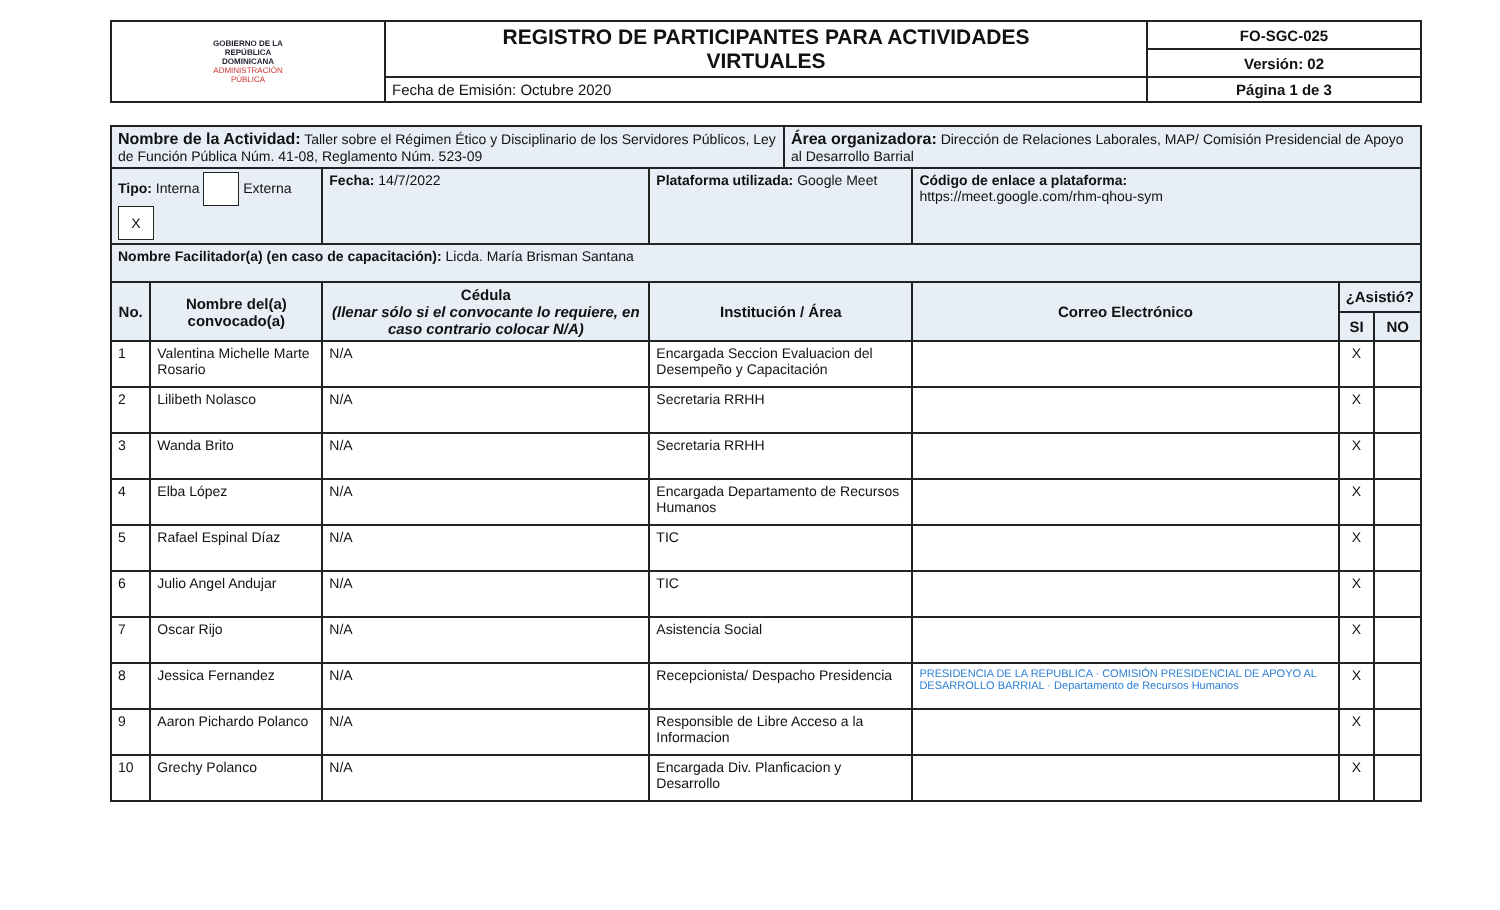| GOBIERNO DE LA REPÚBLICA DOMINICANA ADMINISTRACIÓN PÚBLICA | REGISTRO DE PARTICIPANTES PARA ACTIVIDADES VIRTUALES | FO-SGC-025 |
| | | Versión: 02 |
| | Fecha de Emisión: Octubre 2020 | Página 1 de 3 |
| Nombre de la Actividad: Taller sobre el Régimen Ético y Disciplinario de los Servidores Públicos, Ley de Función Pública Núm. 41-08, Reglamento Núm. 523-09 | | | | Área organizadora: Dirección de Relaciones Laborales, MAP/ Comisión Presidencial de Apoyo al Desarrollo Barrial | | | |
| Tipo: Interna Externa X | | Fecha: 14/7/2022 | Plataforma utilizada: Google Meet | | Código de enlace a plataforma: https://meet.google.com/rhm-qhou-sym | | |
| Nombre Facilitador(a) (en caso de capacitación): Licda. María Brisman Santana | | | | | | | |
| No. | Nombre del(a) convocado(a) | Cédula (llenar sólo si el convocante lo requiere, en caso contrario colocar N/A) | Institución / Área | | Correo Electrónico | ¿Asistió? | |
| | | | | | | SI | NO |
| 1 | Valentina Michelle Marte Rosario | N/A | Encargada Seccion Evaluacion del Desempeño y Capacitación | | | X | |
| 2 | Lilibeth Nolasco | N/A | Secretaria RRHH | | | X | |
| 3 | Wanda Brito | N/A | Secretaria RRHH | | | X | |
| 4 | Elba López | N/A | Encargada Departamento de Recursos Humanos | | | X | |
| 5 | Rafael Espinal Díaz | N/A | TIC | | | X | |
| 6 | Julio Angel Andujar | N/A | TIC | | | X | |
| 7 | Oscar Rijo | N/A | Asistencia Social | | | X | |
| 8 | Jessica Fernandez | N/A | Recepcionista/ Despacho Presidencia | | PRESIDENCIA DE LA REPUBLICA · COMISIÓN PRESIDENCIAL DE APOYO AL DESARROLLO BARRIAL · Departamento de Recursos Humanos | X | |
| 9 | Aaron Pichardo Polanco | N/A | Responsible de Libre Acceso a la Informacion | | | X | |
| 10 | Grechy Polanco | N/A | Encargada Div. Planficacion y Desarrollo | | | X | |